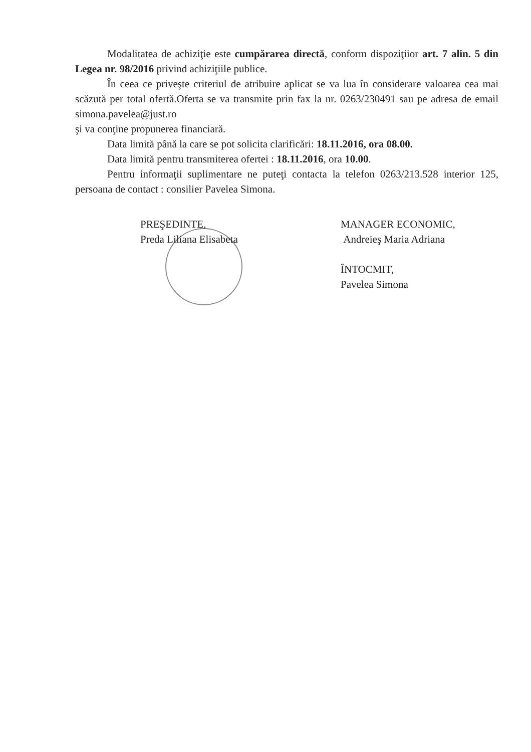Modalitatea de achiziţie este cumpărarea directă, conform dispoziţiior art. 7 alin. 5 din Legea nr. 98/2016 privind achiziţiile publice.
În ceea ce priveşte criteriul de atribuire aplicat se va lua în considerare valoarea cea mai scăzută per total ofertă.Oferta se va transmite prin fax la nr. 0263/230491 sau pe adresa de email simona.pavelea@just.ro
şi va conţine propunerea financiară.
Data limită până la care se pot solicita clarificări: 18.11.2016, ora 08.00.
Data limită pentru transmiterea ofertei : 18.11.2016, ora 10.00.
Pentru informaţii suplimentare ne puteţi contacta la telefon 0263/213.528 interior 125, persoana de contact : consilier Pavelea Simona.
PREŞEDINTE,
Preda Liliana Elisabeta
MANAGER ECONOMIC,
Andreieş Maria Adriana
ÎNTOCMIT,
Pavelea Simona